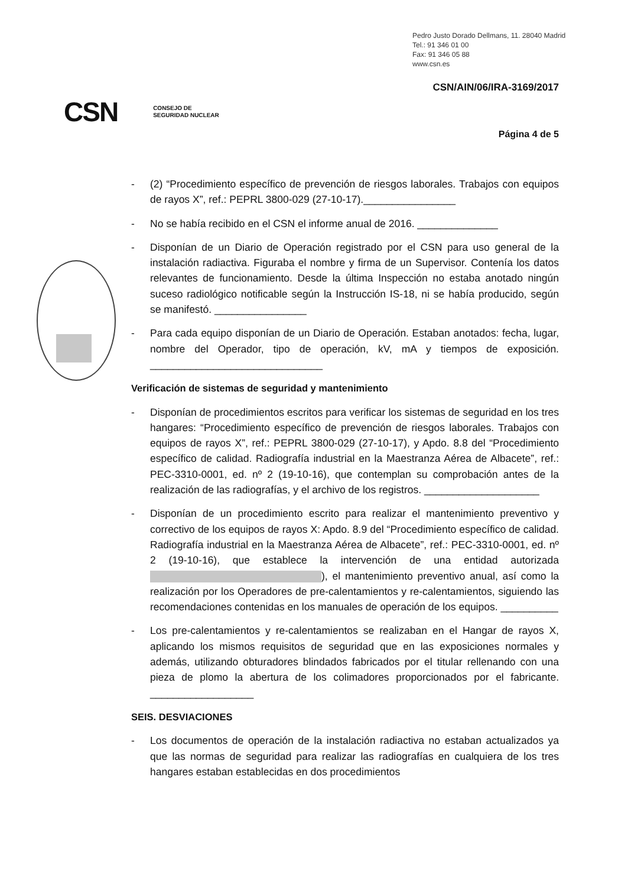Pedro Justo Dorado Dellmans, 11. 28040 Madrid
Tel.: 91 346 01 00
Fax: 91 346 05 88
www.csn.es
CSN/AIN/06/IRA-3169/2017
CSN CONSEJO DE
SEGURIDAD NUCLEAR
Página 4 de 5
- (2) “Procedimiento específico de prevención de riesgos laborales. Trabajos con equipos de rayos X”, ref.: PEPRL 3800-029 (27-10-17).________________
- No se había recibido en el CSN el informe anual de 2016. ______________
- Disponían de un Diario de Operación registrado por el CSN para uso general de la instalación radiactiva. Figuraba el nombre y firma de un Supervisor. Contenía los datos relevantes de funcionamiento. Desde la última Inspección no estaba anotado ningún suceso radiológico notificable según la Instrucción IS-18, ni se había producido, según se manifestó. ________________
- Para cada equipo disponían de un Diario de Operación. Estaban anotados: fecha, lugar, nombre del Operador, tipo de operación, kV, mA y tiempos de exposición. ______________________________
Verificación de sistemas de seguridad y mantenimiento
- Disponían de procedimientos escritos para verificar los sistemas de seguridad en los tres hangares: “Procedimiento específico de prevención de riesgos laborales. Trabajos con equipos de rayos X”, ref.: PEPRL 3800-029 (27-10-17), y Apdo. 8.8 del “Procedimiento específico de calidad. Radiografía industrial en la Maestranza Aérea de Albacete”, ref.: PEC-3310-0001, ed. nº 2 (19-10-16), que contemplan su comprobación antes de la realización de las radiografías, y el archivo de los registros. ____________________
- Disponían de un procedimiento escrito para realizar el mantenimiento preventivo y correctivo de los equipos de rayos X: Apdo. 8.9 del “Procedimiento específico de calidad. Radiografía industrial en la Maestranza Aérea de Albacete”, ref.: PEC-3310-0001, ed. nº 2 (19-10-16), que establece la intervención de una entidad autorizada ), el mantenimiento preventivo anual, así como la realización por los Operadores de pre-calentamientos y re-calentamientos, siguiendo las recomendaciones contenidas en los manuales de operación de los equipos. __________
- Los pre-calentamientos y re-calentamientos se realizaban en el Hangar de rayos X, aplicando los mismos requisitos de seguridad que en las exposiciones normales y además, utilizando obturadores blindados fabricados por el titular rellenando con una pieza de plomo la abertura de los colimadores proporcionados por el fabricante. __________________
SEIS. DESVIACIONES
- Los documentos de operación de la instalación radiactiva no estaban actualizados ya que las normas de seguridad para realizar las radiografías en cualquiera de los tres hangares estaban establecidas en dos procedimientos